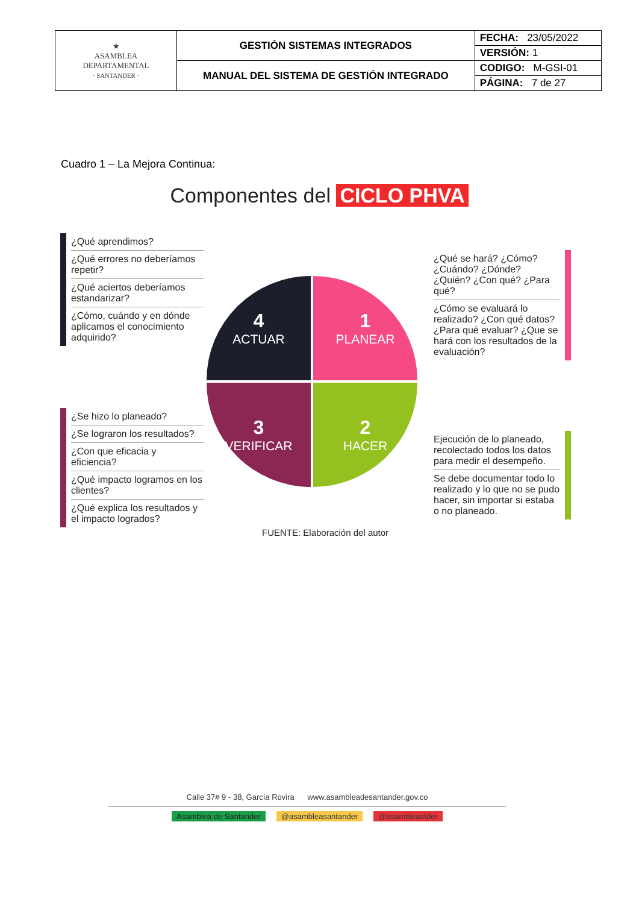| ★ ASAMBLEA DEPARTAMENTAL · SANTANDER · | GESTIÓN SISTEMAS INTEGRADOS | FECHA: 23/05/2022 |
| | | VERSIÓN: 1 |
| | MANUAL DEL SISTEMA DE GESTIÓN INTEGRADO | CODIGO: M-GSI-01 |
| | | PÁGINA: 7 de 27 |
Cuadro 1 – La Mejora Continua:
Componentes del CICLO PHVA
¿Qué aprendimos?
¿Qué errores no deberíamos repetir?
¿Qué aciertos deberíamos estandarizar?
¿Cómo, cuándo y en dónde aplicamos el conocimiento adquirido?
¿Se hizo lo planeado?
¿Se lograron los resultados?
¿Con que eficacia y eficiencia?
¿Qué impacto logramos en los clientes?
¿Qué explica los resultados y el impacto logrados?
¿Qué se hará? ¿Cómo? ¿Cuándo? ¿Dónde? ¿Quién? ¿Con qué? ¿Para qué?
¿Cómo se evaluará lo realizado? ¿Con qué datos? ¿Para qué evaluar? ¿Que se hará con los resultados de la evaluación?
Ejecución de lo planeado, recolectado todos los datos para medir el desempeño.
Se debe documentar todo lo realizado y lo que no se pudo hacer, sin importar si estaba o no planeado.
4
ACTUAR
1
PLANEAR
3
VERIFICAR
2
HACER
FUENTE: Elaboración del autor
Calle 37# 9 - 38, García Rovira www.asambleadesantander.gov.co
Asamblea de Santander @asambleasantander @asambleastder